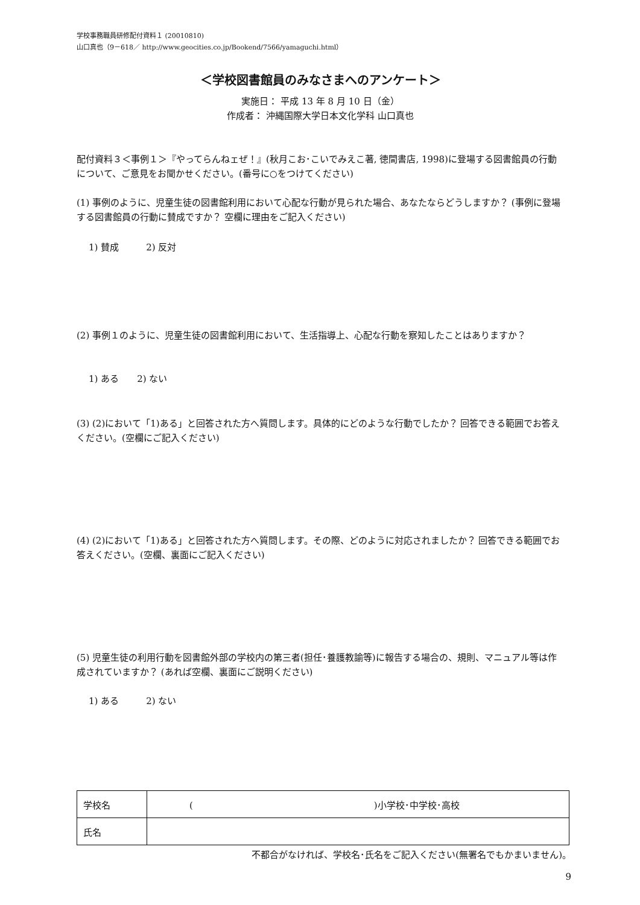学校事務職員研修配付資料１ (20010810)
山口真也（9－618／ http://www.geocities.co.jp/Bookend/7566/yamaguchi.html）
＜学校図書館員のみなさまへのアンケート＞
実施日： 平成 13 年 8 月 10 日（金）
作成者： 沖縄国際大学日本文化学科 山口真也
配付資料３＜事例１＞『やってらんねェぜ！』(秋月こお･こいでみえこ著, 徳間書店, 1998)に登場する図書館員の行動について、ご意見をお聞かせください。(番号に○をつけてください)
(1) 事例のように、児童生徒の図書館利用において心配な行動が見られた場合、あなたならどうしますか？ (事例に登場する図書館員の行動に賛成ですか？ 空欄に理由をご記入ください)
1) 賛成　　　2) 反対
(2) 事例１のように、児童生徒の図書館利用において、生活指導上、心配な行動を察知したことはありますか？
1) ある　　2) ない
(3) (2)において「1)ある」と回答された方へ質問します。具体的にどのような行動でしたか？ 回答できる範囲でお答えください。(空欄にご記入ください)
(4) (2)において「1)ある」と回答された方へ質問します。その際、どのように対応されましたか？ 回答できる範囲でお答えください。(空欄、裏面にご記入ください)
(5) 児童生徒の利用行動を図書館外部の学校内の第三者(担任･養護教諭等)に報告する場合の、規則、マニュアル等は作成されていますか？ (あれば空欄、裏面にご説明ください)
1) ある　　　2) ない
| 学校名 | ( )小学校･中学校･高校 |
| 氏名 | |
不都合がなければ、学校名･氏名をご記入ください(無署名でもかまいません)。
9